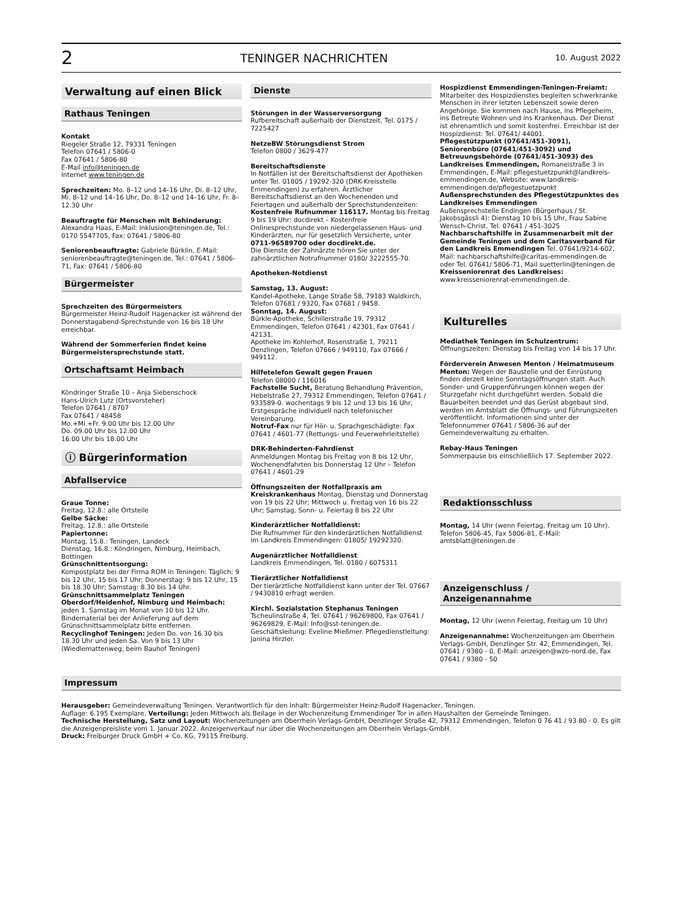2 TENINGER NACHRICHTEN 10. August 2022
Verwaltung auf einen Blick
Rathaus Teningen
Kontakt
Riegeler Straße 12, 79331 Teningen
Telefon 07641 / 5806-0
Fax 07641 / 5806-80
E-Mail info@teningen.de
Internet www.teningen.de
Sprechzeiten: Mo. 8–12 und 14–16 Uhr, Di. 8–12 Uhr, Mi. 8–12 und 14–16 Uhr, Do. 8–12 und 14–16 Uhr, Fr. 8–12.30 Uhr
Beauftragte für Menschen mit Behinderung: Alexandra Haas, E-Mail: Inklusion@teningen.de, Tel.: 0170 5547705, Fax: 07641 / 5806-80
Seniorenbeauftragte: Gabriele Bürklin, E-Mail: seniorenbeauftragte@teningen.de, Tel.: 07641 / 5806-71, Fax: 07641 / 5806-80
Bürgermeister
Sprechzeiten des Bürgermeisters
Bürgermeister Heinz-Rudolf Hagenacker ist während der Donnerstagabend-Sprechstunde von 16 bis 18 Uhr erreichbar.
Während der Sommerferien findet keine Bürgermeistersprechstunde statt.
Ortschaftsamt Heimbach
Köndringer Straße 10 – Anja Siebenschock
Hans-Ulrich Lutz (Ortsvorsteher)
Telefon 07641 / 8707
Fax 07641 / 48458
Mo.+Mi.+Fr. 9.00 Uhr bis 12.00 Uhr
Do. 09.00 Uhr bis 12.00 Uhr
16.00 Uhr bis 18.00 Uhr
ⓘ Bürgerinformation
Abfallservice
Graue Tonne:
Freitag, 12.8.: alle Ortsteile
Gelbe Säcke:
Freitag, 12.8.: alle Ortsteile
Papiertonne:
Montag, 15.8.: Teningen, Landeck
Dienstag, 16.8.: Köndringen, Nimburg, Heimbach, Bottingen
Grünschnittentsorgung:
Kompostplatz bei der Firma ROM in Teningen: Täglich: 9 bis 12 Uhr, 15 bis 17 Uhr; Donnerstag: 9 bis 12 Uhr, 15 bis 18.30 Uhr; Samstag: 8.30 bis 14 Uhr.
Grünschnittsammelplatz Teningen Oberdorf/Heidenhof, Nimburg und Heimbach: jeden 1. Samstag im Monat von 10 bis 12 Uhr. Bindematerial bei der Anlieferung auf dem Grünschnittsammelplatz bitte entfernen.
Recyclinghof Teningen: Jeden Do. von 16.30 bis 18.30 Uhr und jeden Sa. Von 9 bis 13 Uhr (Wiedlemattenweg, beim Bauhof Teningen)
Dienste
Störungen in der Wasserversorgung
Rufbereitschaft außerhalb der Dienstzeit, Tel. 0175 / 7225427
NetzeBW Störungsdienst Strom
Telefon 0800 / 3629-477
Bereitschaftsdienste
In Notfällen ist der Bereitschaftsdienst der Apotheken unter Tel. 01805 / 19292-320 (DRK-Kreisstelle Emmendingen) zu erfahren. Ärztlicher Bereitschaftsdienst an den Wochenenden und Feiertagen und außerhalb der Sprechstundenzeiten:
Kostenfreie Rufnummer 116117. Montag bis Freitag 9 bis 19 Uhr: docdirekt – Kostenfreie Onlinesprechstunde von niedergelassenen Haus- und Kinderärzten, nur für gesetzlich Versicherte, unter 0711-96589700 oder docdirekt.de.
Die Dienste der Zahnärzte hören Sie unter der zahnärztlichen Notrufnummer 0180/ 3222555-70.
Apotheken-Notdienst
Samstag, 13. August:
Kandel-Apotheke, Lange Straße 58, 79183 Waldkirch, Telefon 07681 / 9320, Fax 07681 / 9458.
Sonntag, 14. August:
Bürkle-Apotheke, Schillerstraße 19, 79312 Emmendingen, Telefon 07641 / 42301, Fax 07641 / 42131.
Apotheke im Kohlerhof, Rosenstraße 1, 79211 Denzlingen, Telefon 07666 / 949110, Fax 07666 / 949112.
Hilfetelefon Gewalt gegen Frauen
Telefon 08000 / 116016
Fachstelle Sucht, Beratung Behandlung Prävention, Hebelstraße 27, 79312 Emmendingen, Telefon 07641 / 933589-0. wochentags 9 bis 12 und 13 bis 16 Uhr, Erstgespräche individuell nach telefonischer Vereinbarung.
Notruf-Fax nur für Hör- u. Sprachgeschädigte: Fax 07641 / 4601-77 (Rettungs- und Feuerwehrleitstelle)
DRK-Behinderten-Fahrdienst
Anmeldungen Montag bis Freitag von 8 bis 12 Uhr, Wochenendfahrten bis Donnerstag 12 Uhr – Telefon 07641 / 4601-29
Öffnungszeiten der Notfallpraxis am Kreiskrankenhaus Montag, Dienstag und Donnerstag von 19 bis 22 Uhr; Mittwoch u. Freitag von 16 bis 22 Uhr; Samstag, Sonn- u. Feiertag 8 bis 22 Uhr
Kinderärztlicher Notfalldienst:
Die Rufnummer für den kinderärztlichen Notfalldienst im Landkreis Emmendingen: 01805/ 19292320.
Augenärztlicher Notfalldienst
Landkreis Emmendingen, Tel. 0180 / 6075311
Tierärztlicher Notfalldienst
Der tierärztliche Notfalldienst kann unter der Tel. 07667 / 9430810 erfragt werden.
Kirchl. Sozialstation Stephanus Teningen
Tscheulinstraße 4, Tel. 07641 / 96269800, Fax 07641 / 96269829, E-Mail: Info@sst-teningen.de. Geschäftsleitung: Eveline Mießmer. Pflegedienstleitung: Janina Hirzler.
Hospizdienst Emmendingen-Teningen-Freiamt: Mitarbeiter des Hospizdienstes begleiten schwerkranke Menschen in ihrer letzten Lebenszeit sowie deren Angehörige. Sie kommen nach Hause, ins Pflegeheim, ins Betreute Wohnen und ins Krankenhaus. Der Dienst ist ehrenamtlich und somit kostenfrei. Erreichbar ist der Hospizdienst: Tel. 07641/ 44001.
Pflegestützpunkt (07641/451-3091), Seniorenbüro (07641/451-3092) und Betreuungsbehörde (07641/451-3093) des Landkreises Emmendingen, Romaneistraße 3 in Emmendingen, E-Mail: pflegestuetzpunkt@landkreis-emmendingen.de, Website: www.landkreis-emmendingen.de/pflegestuetzpunkt
Außensprechstunden des Pflegestützpunktes des Landkreises Emmendingen
Außensprechstelle Endingen (Bürgerhaus / St. Jakobsgässli 4): Dienstag 10 bis 15 Uhr, Frau Sabine Wensch-Christ, Tel. 07641 / 451-3025
Nachbarschaftshilfe in Zusammenarbeit mit der Gemeinde Teningen und dem Caritasverband für den Landkreis Emmendingen Tel. 07641/9214-602, Mail: nachbarschaftshilfe@caritas-emmendingen.de oder Tel. 07641/ 5806-71, Mail suetterlin@teningen.de
Kreisseniorenrat des Landkreises:
www.kreisseniorenrat-emmendingen.de.
Kulturelles
Mediathek Teningen im Schulzentrum: Öffnungszeiten: Dienstag bis Freitag von 14 bis 17 Uhr.
Förderverein Anwesen Menton / Heimatmuseum Menton: Wegen der Baustelle und der Einrüstung finden derzeit keine Sonntagsöffnungen statt. Auch Sonder- und Gruppenführungen können wegen der Sturzgefahr nicht durchgeführt werden. Sobald die Bauarbeiten beendet und das Gerüst abgebaut sind, werden im Amtsblatt die Öffnungs- und Führungszeiten veröffentlicht. Informationen sind unter der Telefonnummer 07641 / 5806-36 auf der Gemeindeverwaltung zu erhalten.
Rebay-Haus Teningen
Sommerpause bis einschließlich 17. September 2022.
Redaktionsschluss
Montag, 14 Uhr (wenn Feiertag, Freitag um 10 Uhr). Telefon 5806-45, Fax 5806-81, E-Mail: amtsblatt@teningen.de
Anzeigenschluss / Anzeigenannahme
Montag, 12 Uhr (wenn Feiertag, Freitag um 10 Uhr)
Anzeigenannahme: Wochenzeitungen am Oberrhein Verlags-GmbH, Denzlinger Str. 42, Emmendingen, Tel. 07641 / 9380 - 0, E-Mail: anzeigen@wzo-nord.de, Fax 07641 / 9380 - 50
Impressum
Herausgeber: Gemeindeverwaltung Teningen. Verantwortlich für den Inhalt: Bürgermeister Heinz-Rudolf Hagenacker, Teningen.
Auflage: 6.195 Exemplare. Verteilung: Jeden Mittwoch als Beilage in der Wochenzeitung Emmendinger Tor in allen Haushalten der Gemeinde Teningen.
Technische Herstellung, Satz und Layout: Wochenzeitungen am Oberrhein Verlags-GmbH, Denzlinger Straße 42, 79312 Emmendingen, Telefon 0 76 41 / 93 80 - 0. Es gilt die Anzeigenpreisliste vom 1. Januar 2022. Anzeigenverkauf nur über die Wochenzeitungen am Oberrhein Verlags-GmbH.
Druck: Freiburger Druck GmbH + Co. KG, 79115 Freiburg.